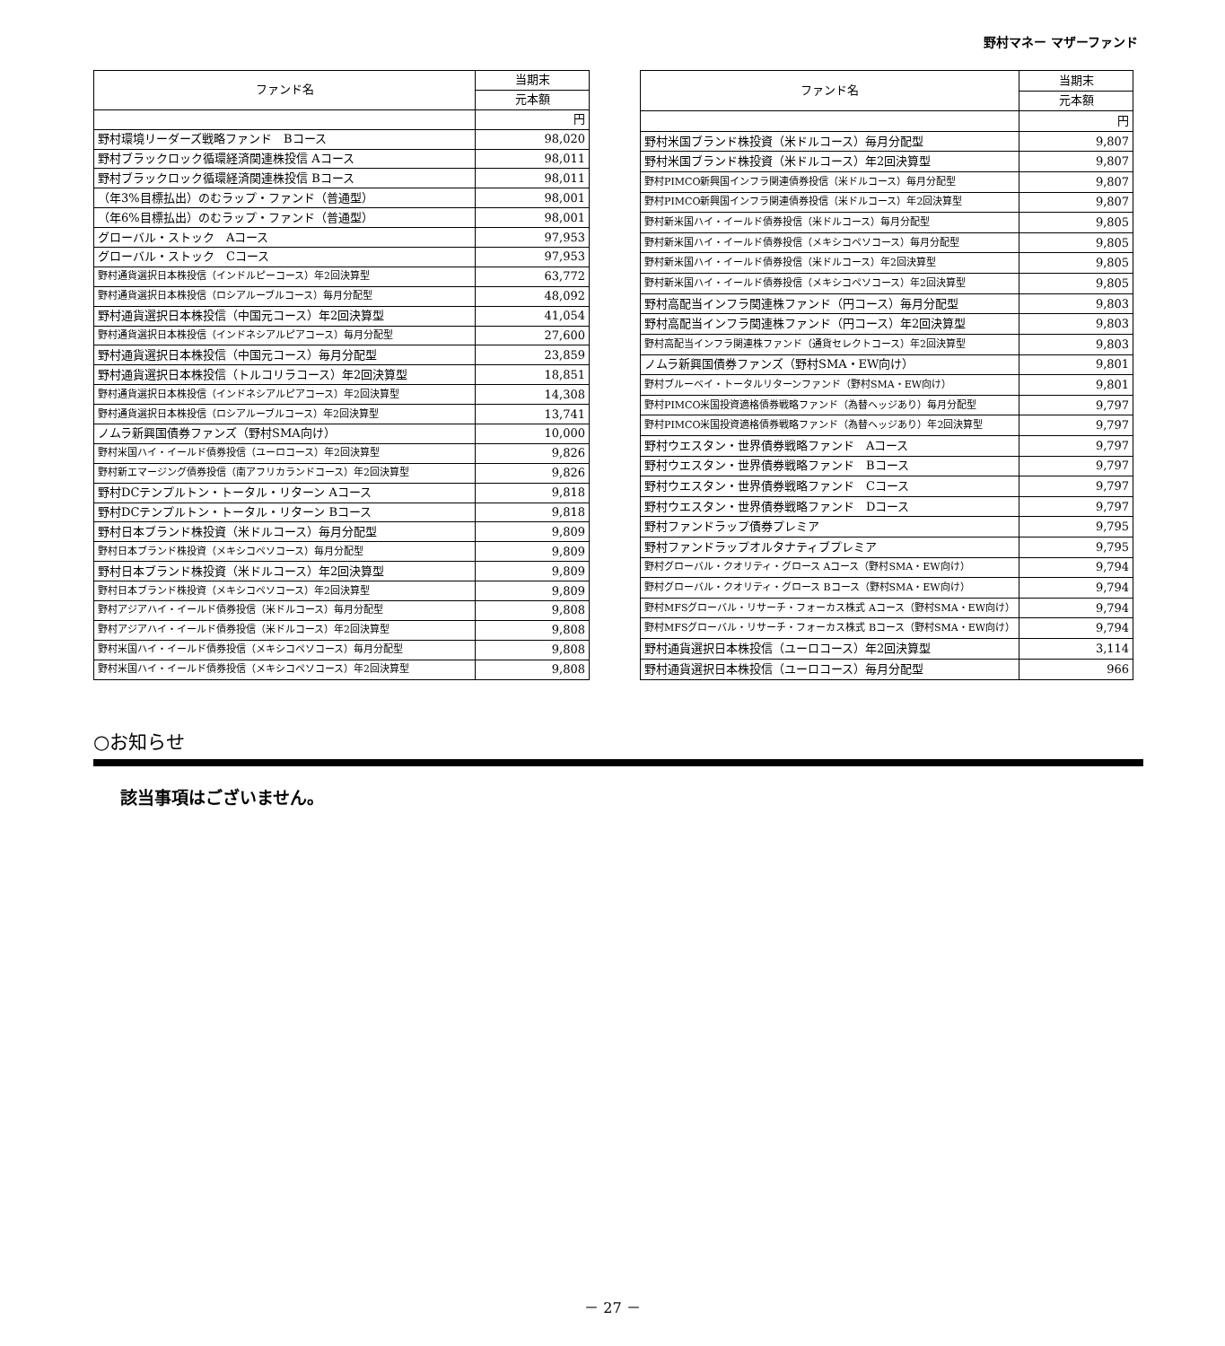野村マネー マザーファンド
| ファンド名 | 当期末 |
| --- | --- |
| | 元本額 |
| | 円 |
| 野村環境リーダーズ戦略ファンド Bコース | 98,020 |
| 野村ブラックロック循環経済関連株投信 Aコース | 98,011 |
| 野村ブラックロック循環経済関連株投信 Bコース | 98,011 |
| （年3%目標払出）のむラップ・ファンド（普通型） | 98,001 |
| （年6%目標払出）のむラップ・ファンド（普通型） | 98,001 |
| グローバル・ストック Aコース | 97,953 |
| グローバル・ストック Cコース | 97,953 |
| 野村通貨選択日本株投信（インドルピーコース）年2回決算型 | 63,772 |
| 野村通貨選択日本株投信（ロシアルーブルコース）毎月分配型 | 48,092 |
| 野村通貨選択日本株投信（中国元コース）年2回決算型 | 41,054 |
| 野村通貨選択日本株投信（インドネシアルピアコース）毎月分配型 | 27,600 |
| 野村通貨選択日本株投信（中国元コース）毎月分配型 | 23,859 |
| 野村通貨選択日本株投信（トルコリラコース）年2回決算型 | 18,851 |
| 野村通貨選択日本株投信（インドネシアルピアコース）年2回決算型 | 14,308 |
| 野村通貨選択日本株投信（ロシアルーブルコース）年2回決算型 | 13,741 |
| ノムラ新興国債券ファンズ（野村SMA向け） | 10,000 |
| 野村米国ハイ・イールド債券投信（ユーロコース）年2回決算型 | 9,826 |
| 野村新エマージング債券投信（南アフリカランドコース）年2回決算型 | 9,826 |
| 野村DCテンプルトン・トータル・リターン Aコース | 9,818 |
| 野村DCテンプルトン・トータル・リターン Bコース | 9,818 |
| 野村日本ブランド株投資（米ドルコース）毎月分配型 | 9,809 |
| 野村日本ブランド株投資（メキシコペソコース）毎月分配型 | 9,809 |
| 野村日本ブランド株投資（米ドルコース）年2回決算型 | 9,809 |
| 野村日本ブランド株投資（メキシコペソコース）年2回決算型 | 9,809 |
| 野村アジアハイ・イールド債券投信（米ドルコース）毎月分配型 | 9,808 |
| 野村アジアハイ・イールド債券投信（米ドルコース）年2回決算型 | 9,808 |
| 野村米国ハイ・イールド債券投信（メキシコペソコース）毎月分配型 | 9,808 |
| 野村米国ハイ・イールド債券投信（メキシコペソコース）年2回決算型 | 9,808 |
| ファンド名 | 当期末 |
| --- | --- |
| | 元本額 |
| | 円 |
| 野村米国ブランド株投資（米ドルコース）毎月分配型 | 9,807 |
| 野村米国ブランド株投資（米ドルコース）年2回決算型 | 9,807 |
| 野村PIMCO新興国インフラ関連債券投信（米ドルコース）毎月分配型 | 9,807 |
| 野村PIMCO新興国インフラ関連債券投信（米ドルコース）年2回決算型 | 9,807 |
| 野村新米国ハイ・イールド債券投信（米ドルコース）毎月分配型 | 9,805 |
| 野村新米国ハイ・イールド債券投信（メキシコペソコース）毎月分配型 | 9,805 |
| 野村新米国ハイ・イールド債券投信（米ドルコース）年2回決算型 | 9,805 |
| 野村新米国ハイ・イールド債券投信（メキシコペソコース）年2回決算型 | 9,805 |
| 野村高配当インフラ関連株ファンド（円コース）毎月分配型 | 9,803 |
| 野村高配当インフラ関連株ファンド（円コース）年2回決算型 | 9,803 |
| 野村高配当インフラ関連株ファンド（通貨セレクトコース）年2回決算型 | 9,803 |
| ノムラ新興国債券ファンズ（野村SMA・EW向け） | 9,801 |
| 野村ブルーベイ・トータルリターンファンド（野村SMA・EW向け） | 9,801 |
| 野村PIMCO米国投資適格債券戦略ファンド（為替ヘッジあり）毎月分配型 | 9,797 |
| 野村PIMCO米国投資適格債券戦略ファンド（為替ヘッジあり）年2回決算型 | 9,797 |
| 野村ウエスタン・世界債券戦略ファンド Aコース | 9,797 |
| 野村ウエスタン・世界債券戦略ファンド Bコース | 9,797 |
| 野村ウエスタン・世界債券戦略ファンド Cコース | 9,797 |
| 野村ウエスタン・世界債券戦略ファンド Dコース | 9,797 |
| 野村ファンドラップ債券プレミア | 9,795 |
| 野村ファンドラップオルタナティブプレミア | 9,795 |
| 野村グローバル・クオリティ・グロース Aコース（野村SMA・EW向け） | 9,794 |
| 野村グローバル・クオリティ・グロース Bコース（野村SMA・EW向け） | 9,794 |
| 野村MFSグローバル・リサーチ・フォーカス株式 Aコース（野村SMA・EW向け） | 9,794 |
| 野村MFSグローバル・リサーチ・フォーカス株式 Bコース（野村SMA・EW向け） | 9,794 |
| 野村通貨選択日本株投信（ユーロコース）年2回決算型 | 3,114 |
| 野村通貨選択日本株投信（ユーロコース）毎月分配型 | 966 |
○お知らせ
該当事項はございません。
－ 27 －